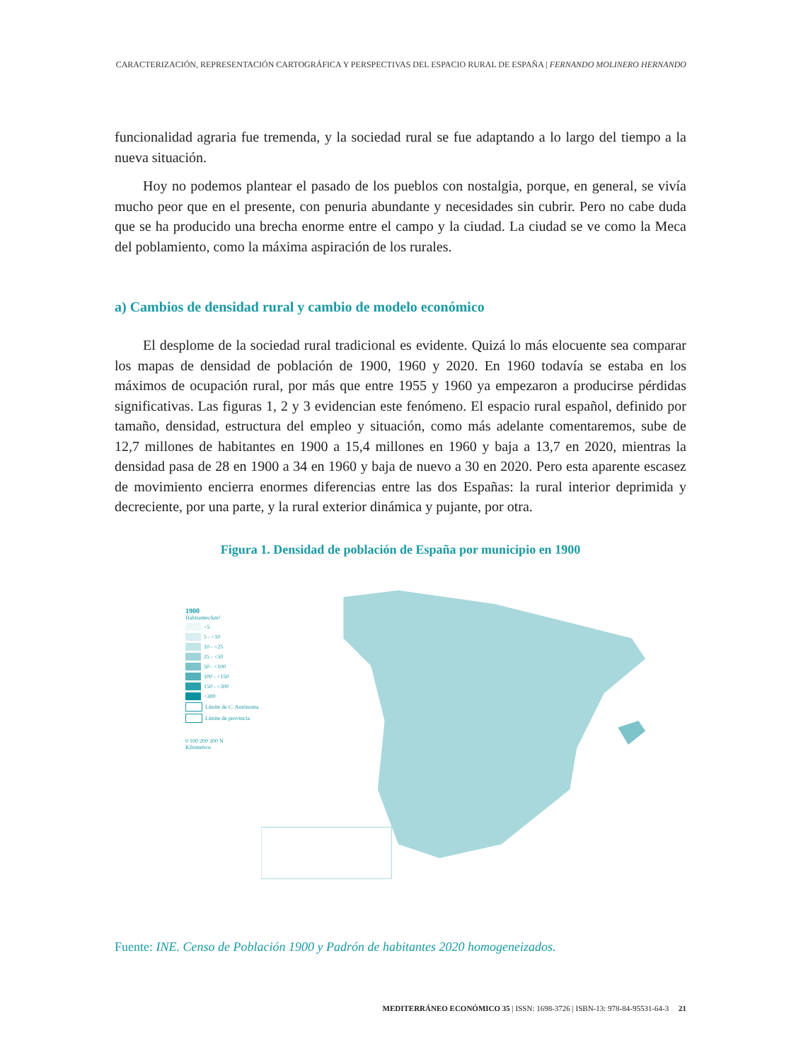CARACTERIZACIÓN, REPRESENTACIÓN CARTOGRÁFICA Y PERSPECTIVAS DEL ESPACIO RURAL DE ESPAÑA | FERNANDO MOLINERO HERNANDO
funcionalidad agraria fue tremenda, y la sociedad rural se fue adaptando a lo largo del tiempo a la nueva situación.
Hoy no podemos plantear el pasado de los pueblos con nostalgia, porque, en general, se vivía mucho peor que en el presente, con penuria abundante y necesidades sin cubrir. Pero no cabe duda que se ha producido una brecha enorme entre el campo y la ciudad. La ciudad se ve como la Meca del poblamiento, como la máxima aspiración de los rurales.
a) Cambios de densidad rural y cambio de modelo económico
El desplome de la sociedad rural tradicional es evidente. Quizá lo más elocuente sea comparar los mapas de densidad de población de 1900, 1960 y 2020. En 1960 todavía se estaba en los máximos de ocupación rural, por más que entre 1955 y 1960 ya empezaron a producirse pérdidas significativas. Las figuras 1, 2 y 3 evidencian este fenómeno. El espacio rural español, definido por tamaño, densidad, estructura del empleo y situación, como más adelante comentaremos, sube de 12,7 millones de habitantes en 1900 a 15,4 millones en 1960 y baja a 13,7 en 2020, mientras la densidad pasa de 28 en 1900 a 34 en 1960 y baja de nuevo a 30 en 2020. Pero esta aparente escasez de movimiento encierra enormes diferencias entre las dos Españas: la rural interior deprimida y decreciente, por una parte, y la rural exterior dinámica y pujante, por otra.
Figura 1. Densidad de población de España por municipio en 1900
1900
Habitantes/km²
<5
5 - <10
10 - <25
25 - <50
50 - <100
100 - <150
150 - <300
>300
Límite de C. Autónoma
Límite de provincia
0 100 200 300 N
Kilómetros
Fuente: INE. Censo de Población 1900 y Padrón de habitantes 2020 homogeneizados.
MEDITERRÁNEO ECONÓMICO 35 | ISSN: 1698-3726 | ISBN-13: 978-84-95531-64-3 21